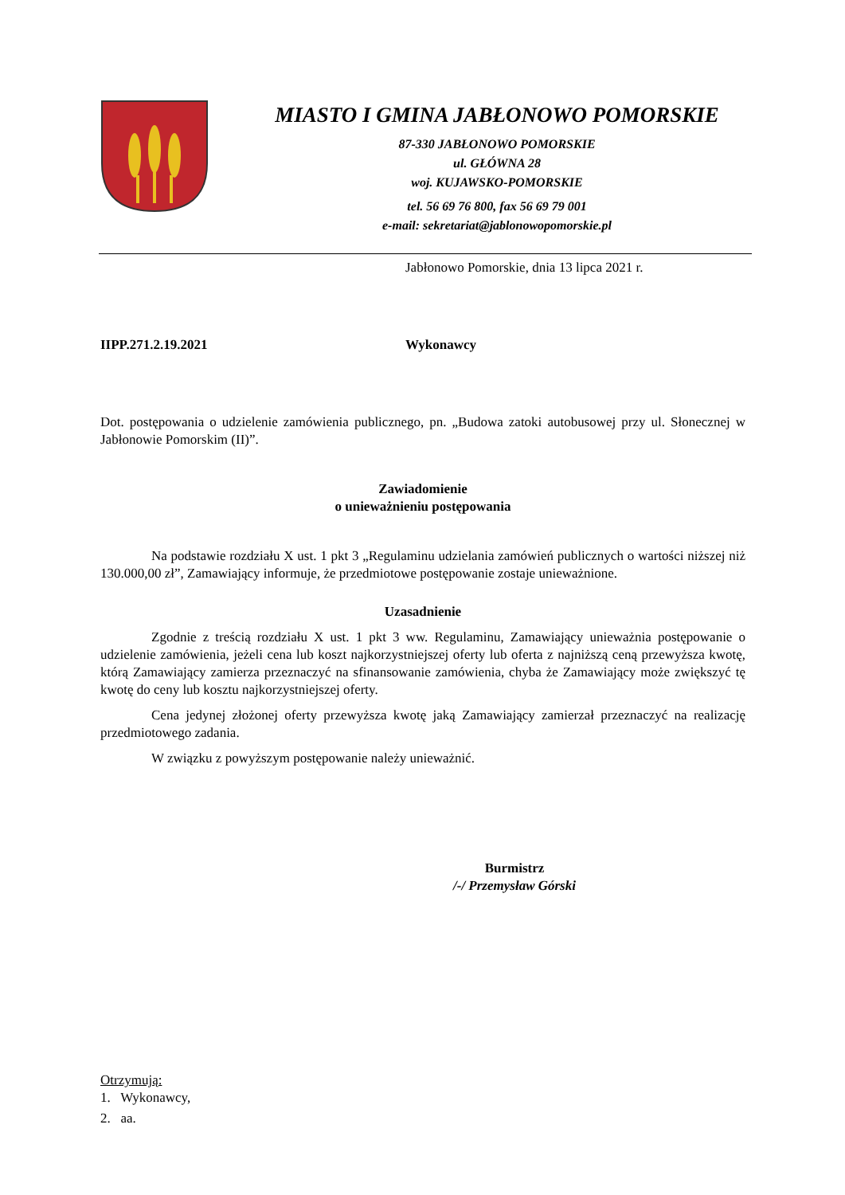MIASTO I GMINA JABŁONOWO POMORSKIE
87-330 JABŁONOWO POMORSKIE
ul. GŁÓWNA 28
woj. KUJAWSKO-POMORSKIE
tel. 56 69 76 800, fax 56 69 79 001
e-mail: sekretariat@jablonowopomorskie.pl
Jabłonowo Pomorskie, dnia 13 lipca 2021 r.
IIPP.271.2.19.2021 Wykonawcy
Dot. postępowania o udzielenie zamówienia publicznego, pn. „Budowa zatoki autobusowej przy ul. Słonecznej w Jabłonowie Pomorskim (II)”.
Zawiadomienie
o unieważnieniu postępowania
Na podstawie rozdziału X ust. 1 pkt 3 „Regulaminu udzielania zamówień publicznych o wartości niższej niż 130.000,00 zł”, Zamawiający informuje, że przedmiotowe postępowanie zostaje unieważnione.
Uzasadnienie
Zgodnie z treścią rozdziału X ust. 1 pkt 3 ww. Regulaminu, Zamawiający unieważnia postępowanie o udzielenie zamówienia, jeżeli cena lub koszt najkorzystniejszej oferty lub oferta z najniższą ceną przewyższa kwotę, którą Zamawiający zamierza przeznaczyć na sfinansowanie zamówienia, chyba że Zamawiający może zwiększyć tę kwotę do ceny lub kosztu najkorzystniejszej oferty.
Cena jedynej złożonej oferty przewyższa kwotę jaką Zamawiający zamierzał przeznaczyć na realizację przedmiotowego zadania.
W związku z powyższym postępowanie należy unieważnić.
Burmistrz
/-/ Przemysław Górski
Otrzymują:
1. Wykonawcy,
2. aa.